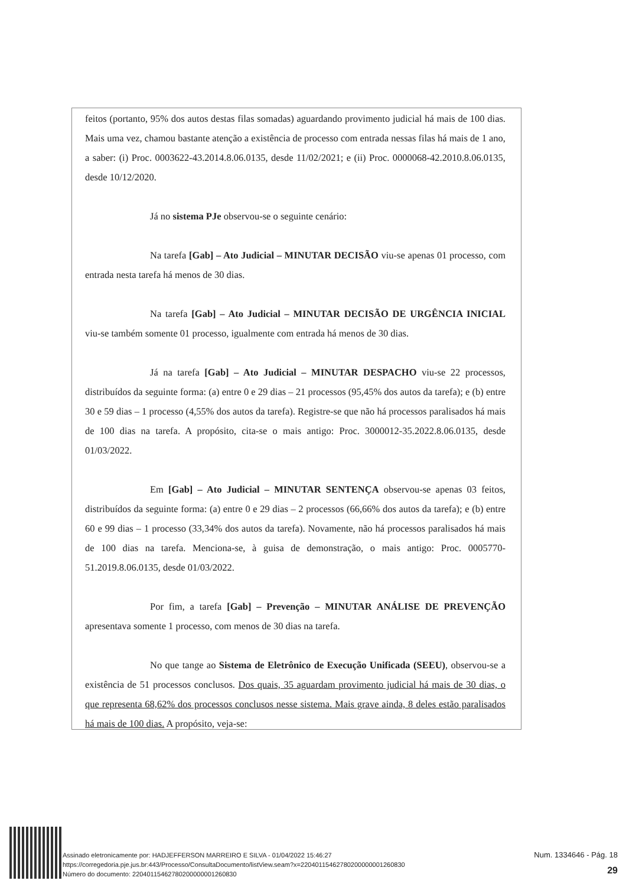feitos (portanto, 95% dos autos destas filas somadas) aguardando provimento judicial há mais de 100 dias. Mais uma vez, chamou bastante atenção a existência de processo com entrada nessas filas há mais de 1 ano, a saber: (i) Proc. 0003622-43.2014.8.06.0135, desde 11/02/2021; e (ii) Proc. 0000068-42.2010.8.06.0135, desde 10/12/2020.
Já no sistema PJe observou-se o seguinte cenário:
Na tarefa [Gab] – Ato Judicial – MINUTAR DECISÃO viu-se apenas 01 processo, com entrada nesta tarefa há menos de 30 dias.
Na tarefa [Gab] – Ato Judicial – MINUTAR DECISÃO DE URGÊNCIA INICIAL viu-se também somente 01 processo, igualmente com entrada há menos de 30 dias.
Já na tarefa [Gab] – Ato Judicial – MINUTAR DESPACHO viu-se 22 processos, distribuídos da seguinte forma: (a) entre 0 e 29 dias – 21 processos (95,45% dos autos da tarefa); e (b) entre 30 e 59 dias – 1 processo (4,55% dos autos da tarefa). Registre-se que não há processos paralisados há mais de 100 dias na tarefa. A propósito, cita-se o mais antigo: Proc. 3000012-35.2022.8.06.0135, desde 01/03/2022.
Em [Gab] – Ato Judicial – MINUTAR SENTENÇA observou-se apenas 03 feitos, distribuídos da seguinte forma: (a) entre 0 e 29 dias – 2 processos (66,66% dos autos da tarefa); e (b) entre 60 e 99 dias – 1 processo (33,34% dos autos da tarefa). Novamente, não há processos paralisados há mais de 100 dias na tarefa. Menciona-se, à guisa de demonstração, o mais antigo: Proc. 0005770-51.2019.8.06.0135, desde 01/03/2022.
Por fim, a tarefa [Gab] – Prevenção – MINUTAR ANÁLISE DE PREVENÇÃO apresentava somente 1 processo, com menos de 30 dias na tarefa.
No que tange ao Sistema de Eletrônico de Execução Unificada (SEEU), observou-se a existência de 51 processos conclusos. Dos quais, 35 aguardam provimento judicial há mais de 30 dias, o que representa 68,62% dos processos conclusos nesse sistema. Mais grave ainda, 8 deles estão paralisados há mais de 100 dias. A propósito, veja-se:
Assinado eletronicamente por: HADJEFFERSON MARREIRO E SILVA - 01/04/2022 15:46:27
https://corregedoria.pje.jus.br:443/Processo/ConsultaDocumento/listView.seam?x=22040115462780200000001260830
Número do documento: 22040115462780200000001260830
Num. 1334646 - Pág. 18
29